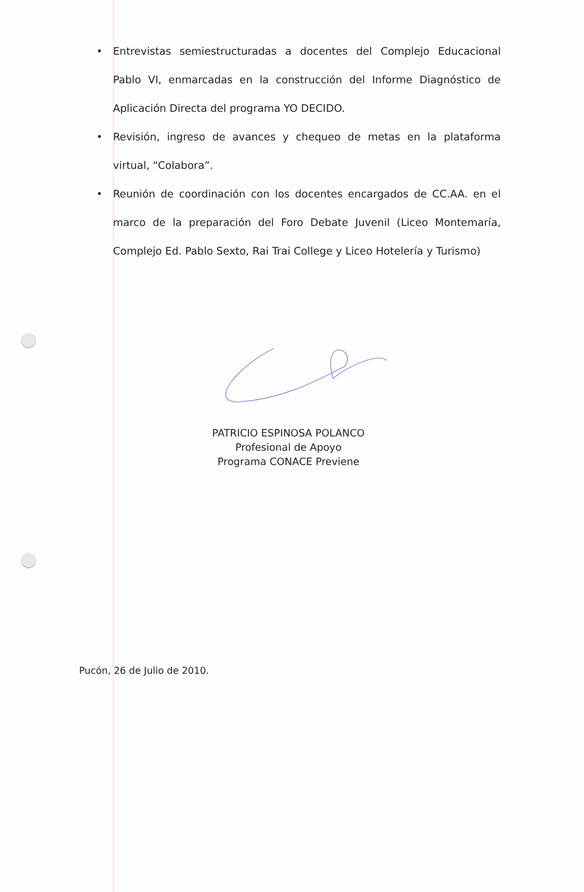• Entrevistas semiestructuradas a docentes del Complejo Educacional Pablo VI, enmarcadas en la construcción del Informe Diagnóstico de Aplicación Directa del programa YO DECIDO.
• Revisión, ingreso de avances y chequeo de metas en la plataforma virtual, “Colabora”.
• Reunión de coordinación con los docentes encargados de CC.AA. en el marco de la preparación del Foro Debate Juvenil (Liceo Montemaría, Complejo Ed. Pablo Sexto, Rai Trai College y Liceo Hotelería y Turismo)
PATRICIO ESPINOSA POLANCO
Profesional de Apoyo
Programa CONACE Previene
Pucón, 26 de Julio de 2010.